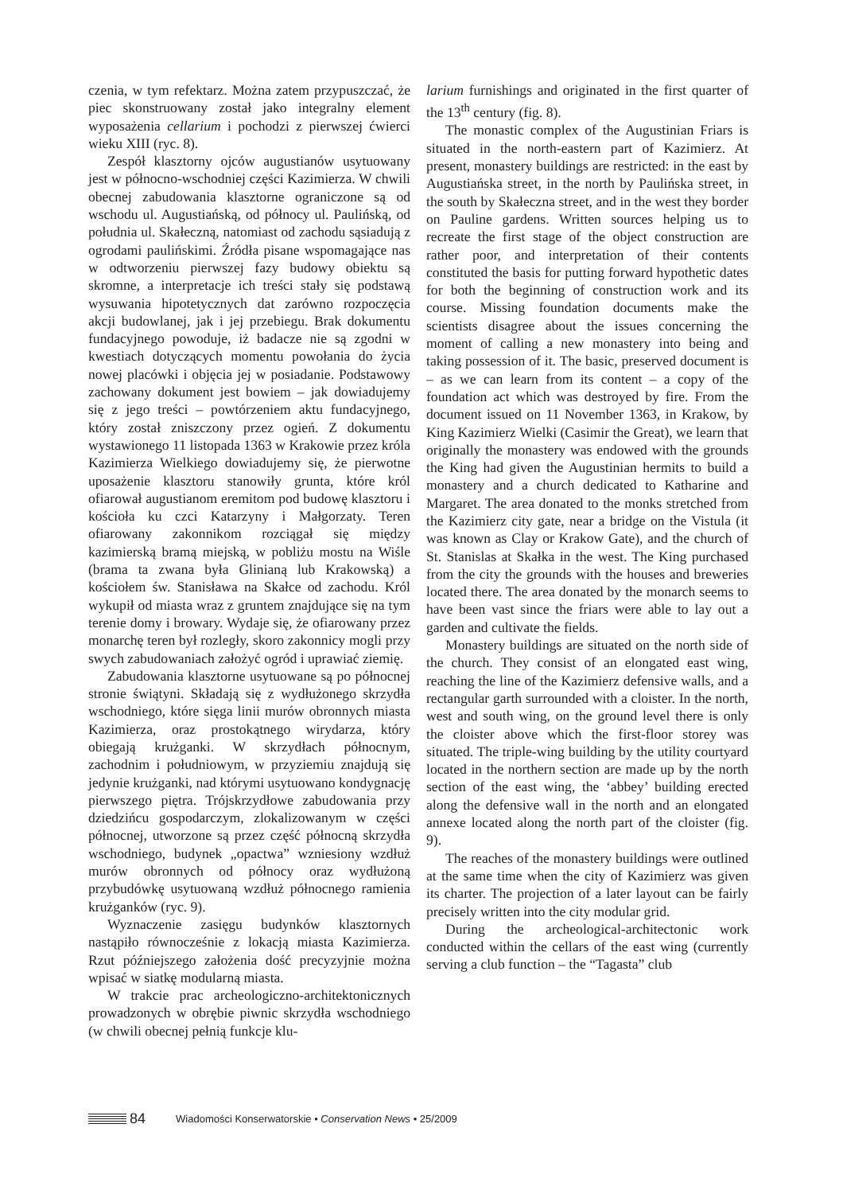czenia, w tym refektarz. Można zatem przypuszczać, że piec skonstruowany został jako integralny element wyposażenia cellarium i pochodzi z pierwszej ćwierci wieku XIII (ryc. 8).
Zespół klasztorny ojców augustianów usytuowany jest w północno-wschodniej części Kazimierza. W chwili obecnej zabudowania klasztorne ograniczone są od wschodu ul. Augustiańską, od północy ul. Paulińską, od południa ul. Skałeczną, natomiast od zachodu sąsiadują z ogrodami paulińskimi. Źródła pisane wspomagające nas w odtworzeniu pierwszej fazy budowy obiektu są skromne, a interpretacje ich treści stały się podstawą wysuwania hipotetycznych dat zarówno rozpoczęcia akcji budowlanej, jak i jej przebiegu. Brak dokumentu fundacyjnego powoduje, iż badacze nie są zgodni w kwestiach dotyczących momentu powołania do życia nowej placówki i objęcia jej w posiadanie. Podstawowy zachowany dokument jest bowiem – jak dowiadujemy się z jego treści – powtórzeniem aktu fundacyjnego, który został zniszczony przez ogień. Z dokumentu wystawionego 11 listopada 1363 w Krakowie przez króla Kazimierza Wielkiego dowiadujemy się, że pierwotne uposażenie klasztoru stanowiły grunta, które król ofiarował augustianom eremitom pod budowę klasztoru i kościoła ku czci Katarzyny i Małgorzaty. Teren ofiarowany zakonnikom rozciągał się między kazimierską bramą miejską, w pobliżu mostu na Wiśle (brama ta zwana była Glinianą lub Krakowską) a kościołem św. Stanisława na Skałce od zachodu. Król wykupił od miasta wraz z gruntem znajdujące się na tym terenie domy i browary. Wydaje się, że ofiarowany przez monarchę teren był rozległy, skoro zakonnicy mogli przy swych zabudowaniach założyć ogród i uprawiać ziemię.
Zabudowania klasztorne usytuowane są po północnej stronie świątyni. Składają się z wydłużonego skrzydła wschodniego, które sięga linii murów obronnych miasta Kazimierza, oraz prostokątnego wirydarza, który obiegają krużganki. W skrzydłach północnym, zachodnim i południowym, w przyziemiu znajdują się jedynie krużganki, nad którymi usytuowano kondygnację pierwszego piętra. Trójskrzydłowe zabudowania przy dziedzińcu gospodarczym, zlokalizowanym w części północnej, utworzone są przez część północną skrzydła wschodniego, budynek „opactwa” wzniesiony wzdłuż murów obronnych od północy oraz wydłużoną przybudówkę usytuowaną wzdłuż północnego ramienia krużganków (ryc. 9).
Wyznaczenie zasięgu budynków klasztornych nastąpiło równocześnie z lokacją miasta Kazimierza. Rzut późniejszego założenia dość precyzyjnie można wpisać w siatkę modularną miasta.
W trakcie prac archeologiczno-architektonicznych prowadzonych w obrębie piwnic skrzydła wschodniego (w chwili obecnej pełnią funkcje klu-
larium furnishings and originated in the first quarter of the 13<sup>th</sup> century (fig. 8).
The monastic complex of the Augustinian Friars is situated in the north-eastern part of Kazimierz. At present, monastery buildings are restricted: in the east by Augustiańska street, in the north by Paulińska street, in the south by Skałeczna street, and in the west they border on Pauline gardens. Written sources helping us to recreate the first stage of the object construction are rather poor, and interpretation of their contents constituted the basis for putting forward hypothetic dates for both the beginning of construction work and its course. Missing foundation documents make the scientists disagree about the issues concerning the moment of calling a new monastery into being and taking possession of it. The basic, preserved document is – as we can learn from its content – a copy of the foundation act which was destroyed by fire. From the document issued on 11 November 1363, in Krakow, by King Kazimierz Wielki (Casimir the Great), we learn that originally the monastery was endowed with the grounds the King had given the Augustinian hermits to build a monastery and a church dedicated to Katharine and Margaret. The area donated to the monks stretched from the Kazimierz city gate, near a bridge on the Vistula (it was known as Clay or Krakow Gate), and the church of St. Stanislas at Skałka in the west. The King purchased from the city the grounds with the houses and breweries located there. The area donated by the monarch seems to have been vast since the friars were able to lay out a garden and cultivate the fields.
Monastery buildings are situated on the north side of the church. They consist of an elongated east wing, reaching the line of the Kazimierz defensive walls, and a rectangular garth surrounded with a cloister. In the north, west and south wing, on the ground level there is only the cloister above which the first-floor storey was situated. The triple-wing building by the utility courtyard located in the northern section are made up by the north section of the east wing, the ‘abbey’ building erected along the defensive wall in the north and an elongated annexe located along the north part of the cloister (fig. 9).
The reaches of the monastery buildings were outlined at the same time when the city of Kazimierz was given its charter. The projection of a later layout can be fairly precisely written into the city modular grid.
During the archeological-architectonic work conducted within the cellars of the east wing (currently serving a club function – the “Tagasta” club
84 Wiadomości Konserwatorskie • Conservation News • 25/2009